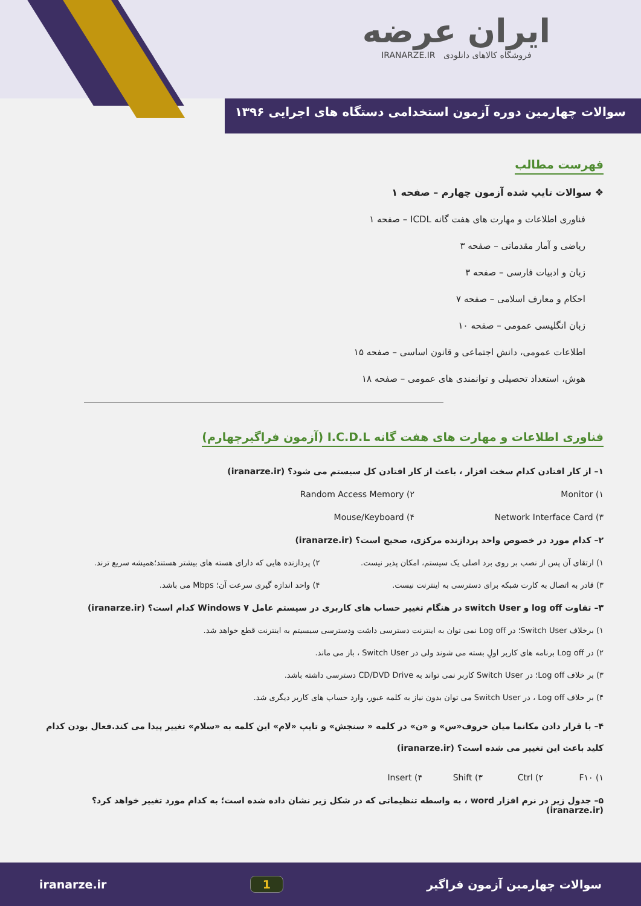ایران عرضه
فروشگاه کالاهای دانلودی IRANARZE.IR
سوالات چهارمین دوره آزمون استخدامی دستگاه های اجرایی ۱۳۹۶
فهرست مطالب
❖ سوالات تایپ شده آزمون چهارم – صفحه ۱
فناوری اطلاعات و مهارت های هفت گانه ICDL – صفحه ۱
ریاضی و آمار مقدماتی – صفحه ۳
زبان و ادبیات فارسی – صفحه ۳
احکام و معارف اسلامی – صفحه ۷
زبان انگلیسی عمومی – صفحه ۱۰
اطلاعات عمومی، دانش اجتماعی و قانون اساسی – صفحه ۱۵
هوش، استعداد تحصیلی و توانمندی های عمومی – صفحه ۱۸
فناوری اطلاعات و مهارت های هفت گانه I.C.D.L (آزمون فراگیرچهارم)
۱– از کار افتادن کدام سخت افزار ، باعث از کار افتادن کل سیستم می شود؟ (iranarze.ir)
۱) Monitor ۲) Random Access Memory
۳) Network Interface Card ۴) Mouse/Keyboard
۲– کدام مورد در خصوص واحد پردازنده مرکزی، صحیح است؟ (iranarze.ir)
۱) ارتقای آن پس از نصب بر روی برد اصلی یک سیستم، امکان پذیر نیست. ۲) پردازنده هایی که دارای هسته های بیشتر هستند؛همیشه سریع ترند.
۳) قادر به اتصال به کارت شبکه برای دسترسی به اینترنت نیست. ۴) واحد اندازه گیری سرعت آن؛ Mbps می باشد.
۳– تفاوت log off و switch User در هنگام تغییر حساب های کاربری در سیستم عامل Windows ۷ کدام است؟ (iranarze.ir)
۱) برخلاف Switch User؛ در Log off نمی توان به اینترنت دسترسی داشت ودسترسی سیسیتم به اینترنت قطع خواهد شد.
۲) در Log off برنامه های کاربر اولِ بسته می شوند ولی در Switch User ، باز می ماند.
۳) بر خلاف Log off؛ در Switch User کاربر نمی تواند به CD/DVD Drive دسترسی داشته باشد.
۴) بر خلاف Log off ، در Switch User می توان بدون نیاز به کلمه عبور، وارد حساب های کاربر دیگری شد.
۴– با قرار دادن مکانما میان حروف«س» و «ن» در کلمه « سنجش» و تایپ «لام» این کلمه به «سلام» تغییر پیدا می کند.فعال بودن کدام کلید باعث این تغییر می شده است؟ (iranarze.ir)
۱) F۱۰ ۲) Ctrl ۳) Shift ۴) Insert
۵– جدول زیر در نرم افزار word ، به واسطه تنظیماتی که در شکل زیر نشان داده شده است؛ به کدام مورد تغییر خواهد کرد؟ (iranarze.ir)
سوالات چهارمین آزمون فراگیر 1 iranarze.ir